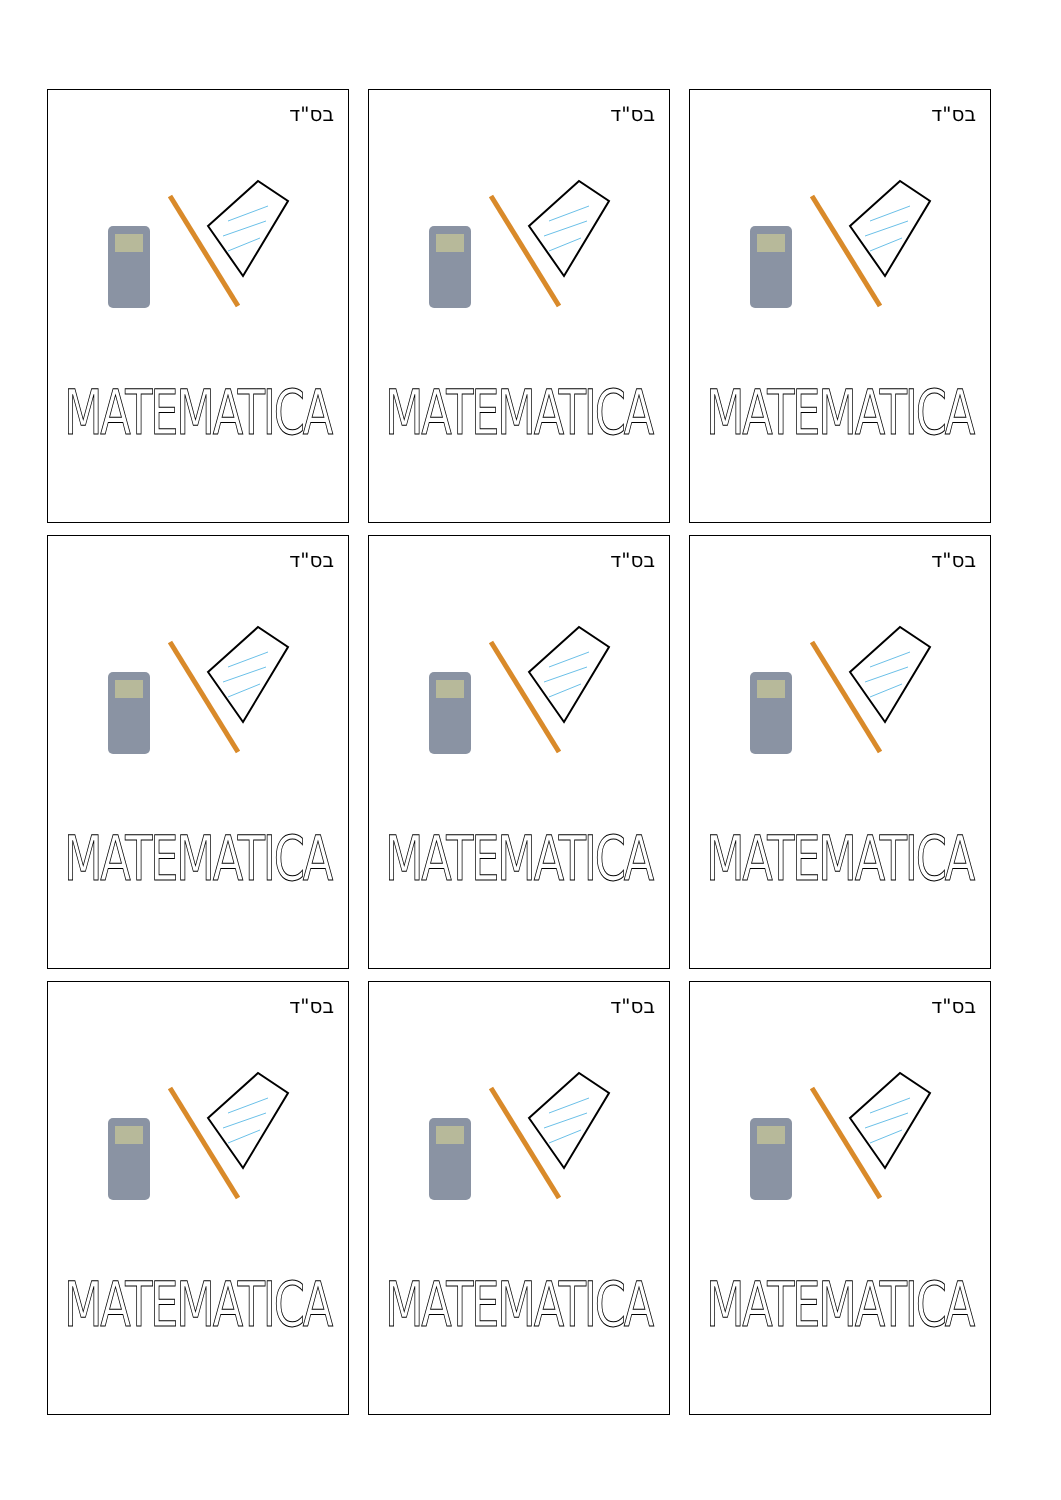בס"ד
MATEMATICA
בס"ד
MATEMATICA
בס"ד
MATEMATICA
בס"ד
MATEMATICA
בס"ד
MATEMATICA
בס"ד
MATEMATICA
בס"ד
MATEMATICA
בס"ד
MATEMATICA
בס"ד
MATEMATICA